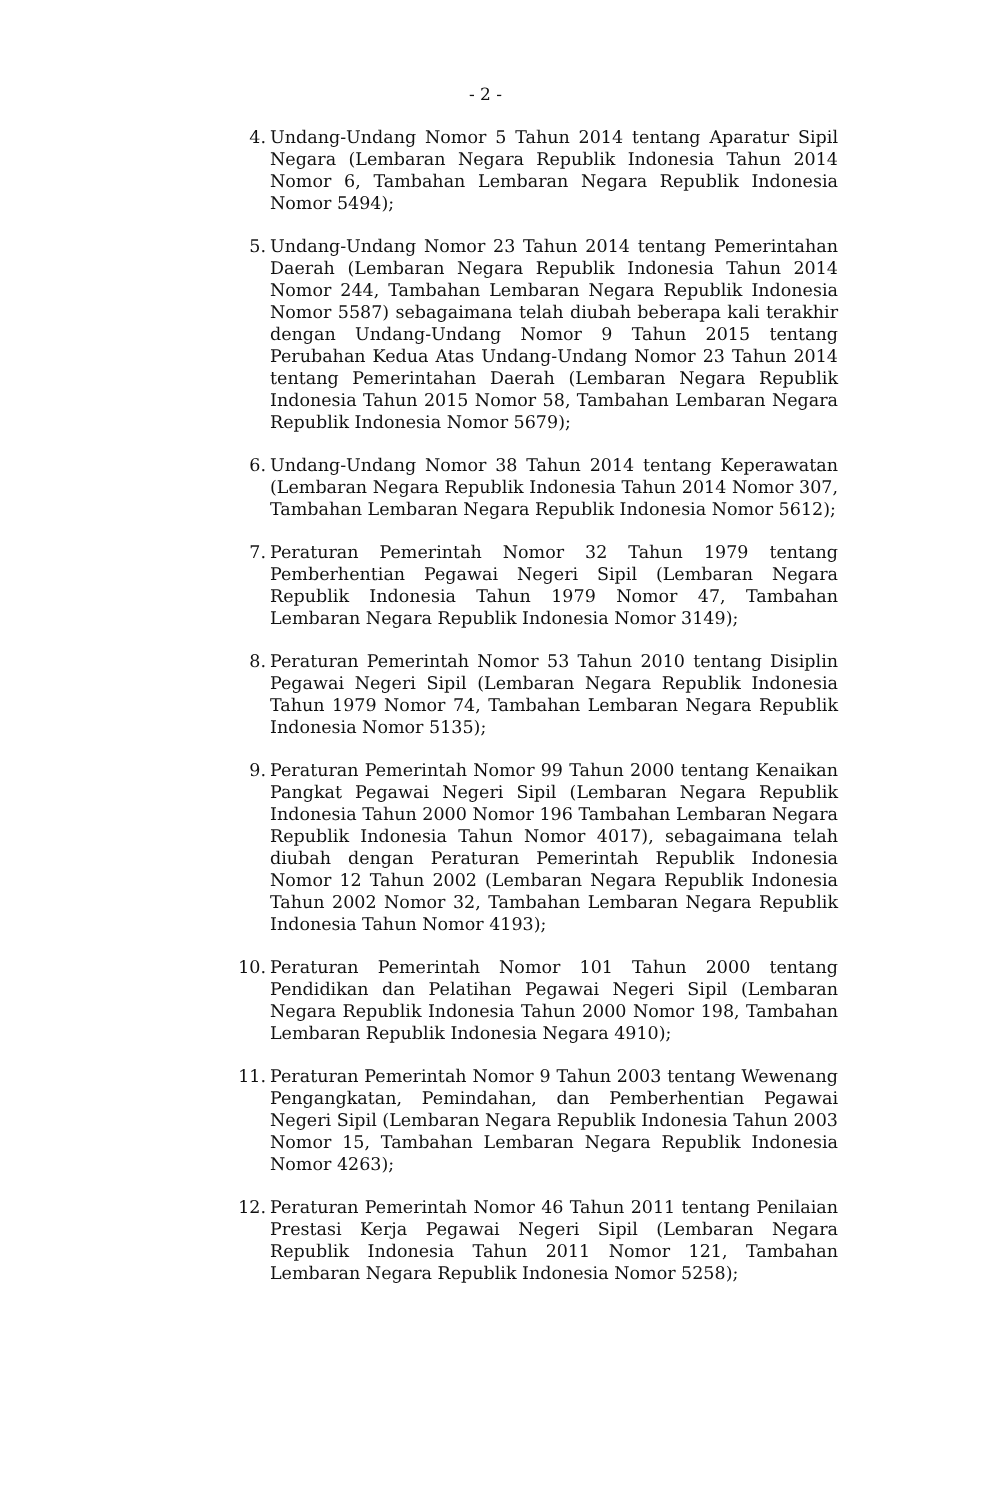- 2 -
4. Undang-Undang Nomor 5 Tahun 2014 tentang Aparatur Sipil Negara (Lembaran Negara Republik Indonesia Tahun 2014 Nomor 6, Tambahan Lembaran Negara Republik Indonesia Nomor 5494);
5. Undang-Undang Nomor 23 Tahun 2014 tentang Pemerintahan Daerah (Lembaran Negara Republik Indonesia Tahun 2014 Nomor 244, Tambahan Lembaran Negara Republik Indonesia Nomor 5587) sebagaimana telah diubah beberapa kali terakhir dengan Undang-Undang Nomor 9 Tahun 2015 tentang Perubahan Kedua Atas Undang-Undang Nomor 23 Tahun 2014 tentang Pemerintahan Daerah (Lembaran Negara Republik Indonesia Tahun 2015 Nomor 58, Tambahan Lembaran Negara Republik Indonesia Nomor 5679);
6. Undang-Undang Nomor 38 Tahun 2014 tentang Keperawatan (Lembaran Negara Republik Indonesia Tahun 2014 Nomor 307, Tambahan Lembaran Negara Republik Indonesia Nomor 5612);
7. Peraturan Pemerintah Nomor 32 Tahun 1979 tentang Pemberhentian Pegawai Negeri Sipil (Lembaran Negara Republik Indonesia Tahun 1979 Nomor 47, Tambahan Lembaran Negara Republik Indonesia Nomor 3149);
8. Peraturan Pemerintah Nomor 53 Tahun 2010 tentang Disiplin Pegawai Negeri Sipil (Lembaran Negara Republik Indonesia Tahun 1979 Nomor 74, Tambahan Lembaran Negara Republik Indonesia Nomor 5135);
9. Peraturan Pemerintah Nomor 99 Tahun 2000 tentang Kenaikan Pangkat Pegawai Negeri Sipil (Lembaran Negara Republik Indonesia Tahun 2000 Nomor 196 Tambahan Lembaran Negara Republik Indonesia Tahun Nomor 4017), sebagaimana telah diubah dengan Peraturan Pemerintah Republik Indonesia Nomor 12 Tahun 2002 (Lembaran Negara Republik Indonesia Tahun 2002 Nomor 32, Tambahan Lembaran Negara Republik Indonesia Tahun Nomor 4193);
10. Peraturan Pemerintah Nomor 101 Tahun 2000 tentang Pendidikan dan Pelatihan Pegawai Negeri Sipil (Lembaran Negara Republik Indonesia Tahun 2000 Nomor 198, Tambahan Lembaran Republik Indonesia Negara 4910);
11. Peraturan Pemerintah Nomor 9 Tahun 2003 tentang Wewenang Pengangkatan, Pemindahan, dan Pemberhentian Pegawai Negeri Sipil (Lembaran Negara Republik Indonesia Tahun 2003 Nomor 15, Tambahan Lembaran Negara Republik Indonesia Nomor 4263);
12. Peraturan Pemerintah Nomor 46 Tahun 2011 tentang Penilaian Prestasi Kerja Pegawai Negeri Sipil (Lembaran Negara Republik Indonesia Tahun 2011 Nomor 121, Tambahan Lembaran Negara Republik Indonesia Nomor 5258);